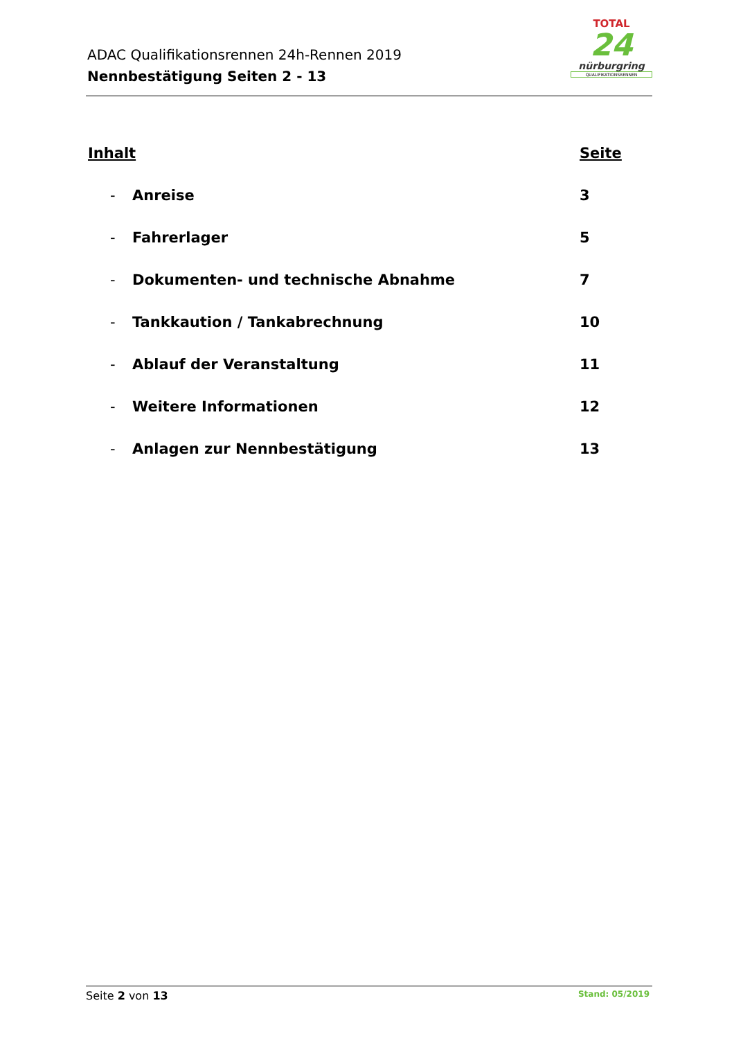ADAC Qualifikationsrennen 24h-Rennen 2019
Nennbestätigung Seiten 2 - 13
TOTAL
24
nürburgring
QUALIFIKATIONSRENNEN
Inhalt Seite
- Anreise 3
- Fahrerlager 5
- Dokumenten- und technische Abnahme 7
- Tankkaution / Tankabrechnung 10
- Ablauf der Veranstaltung 11
- Weitere Informationen 12
- Anlagen zur Nennbestätigung 13
Seite 2 von 13 Stand: 05/2019